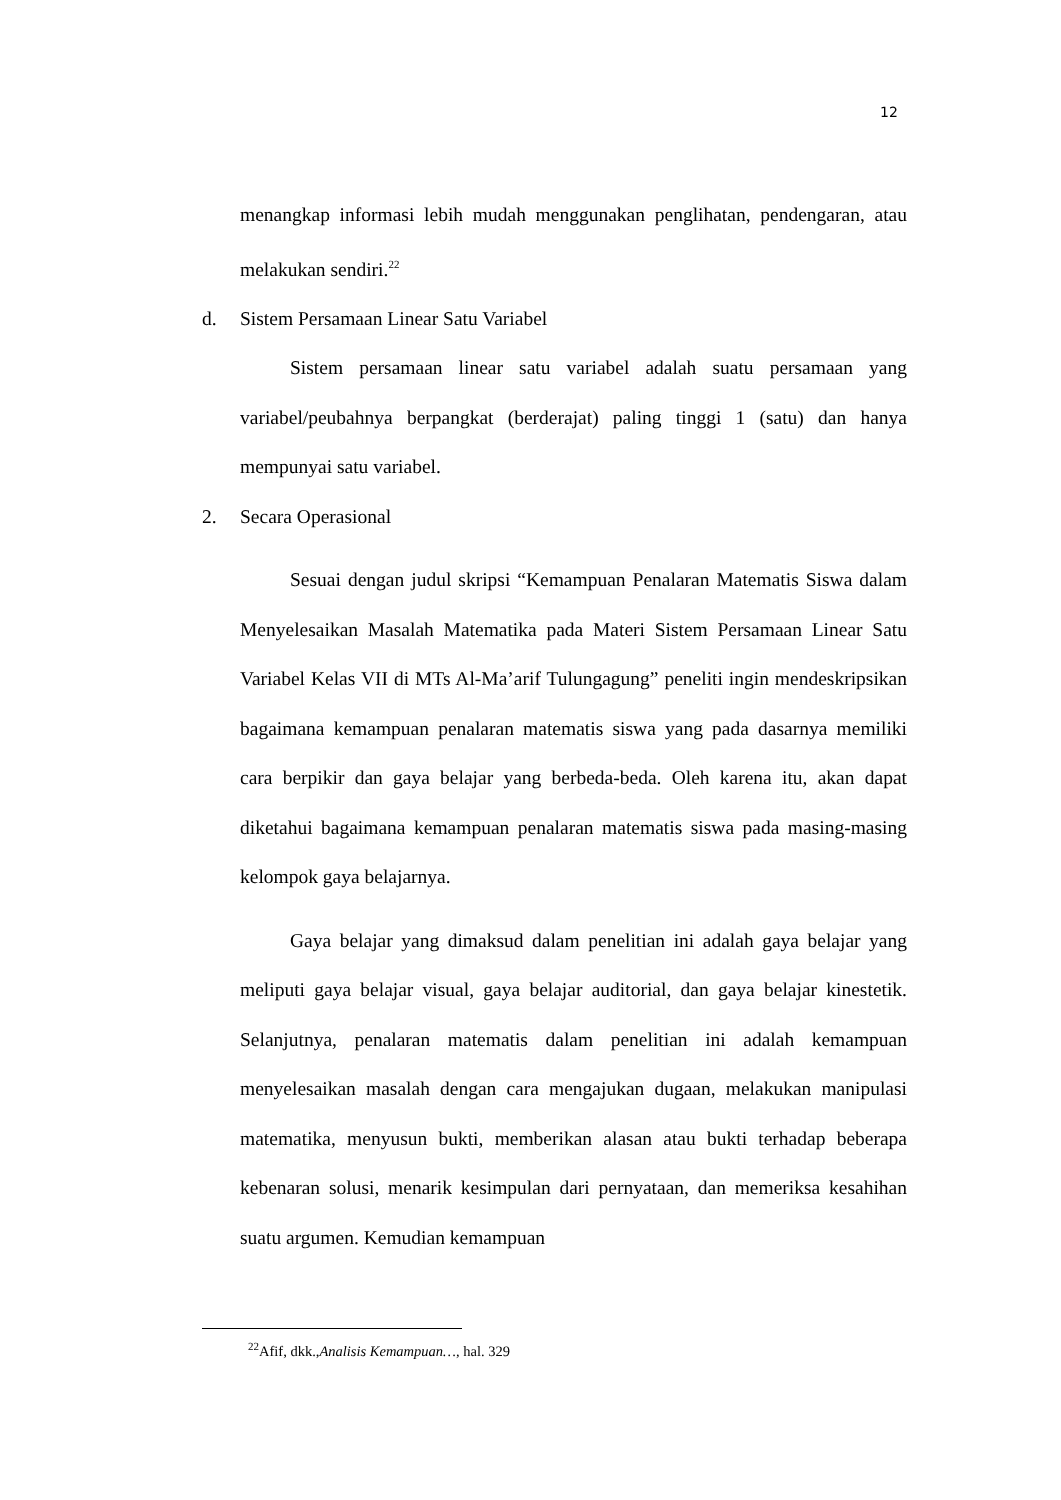12
menangkap informasi lebih mudah menggunakan penglihatan, pendengaran, atau melakukan sendiri.<sup>22</sup>
d. Sistem Persamaan Linear Satu Variabel
Sistem persamaan linear satu variabel adalah suatu persamaan yang variabel/peubahnya berpangkat (berderajat) paling tinggi 1 (satu) dan hanya mempunyai satu variabel.
2. Secara Operasional
Sesuai dengan judul skripsi “Kemampuan Penalaran Matematis Siswa dalam Menyelesaikan Masalah Matematika pada Materi Sistem Persamaan Linear Satu Variabel Kelas VII di MTs Al-Ma’arif Tulungagung” peneliti ingin mendeskripsikan bagaimana kemampuan penalaran matematis siswa yang pada dasarnya memiliki cara berpikir dan gaya belajar yang berbeda-beda. Oleh karena itu, akan dapat diketahui bagaimana kemampuan penalaran matematis siswa pada masing-masing kelompok gaya belajarnya.
Gaya belajar yang dimaksud dalam penelitian ini adalah gaya belajar yang meliputi gaya belajar visual, gaya belajar auditorial, dan gaya belajar kinestetik. Selanjutnya, penalaran matematis dalam penelitian ini adalah kemampuan menyelesaikan masalah dengan cara mengajukan dugaan, melakukan manipulasi matematika, menyusun bukti, memberikan alasan atau bukti terhadap beberapa kebenaran solusi, menarik kesimpulan dari pernyataan, dan memeriksa kesahihan suatu argumen. Kemudian kemampuan
<sup>22</sup> Afif, dkk.,Analisis Kemampuan…, hal. 329